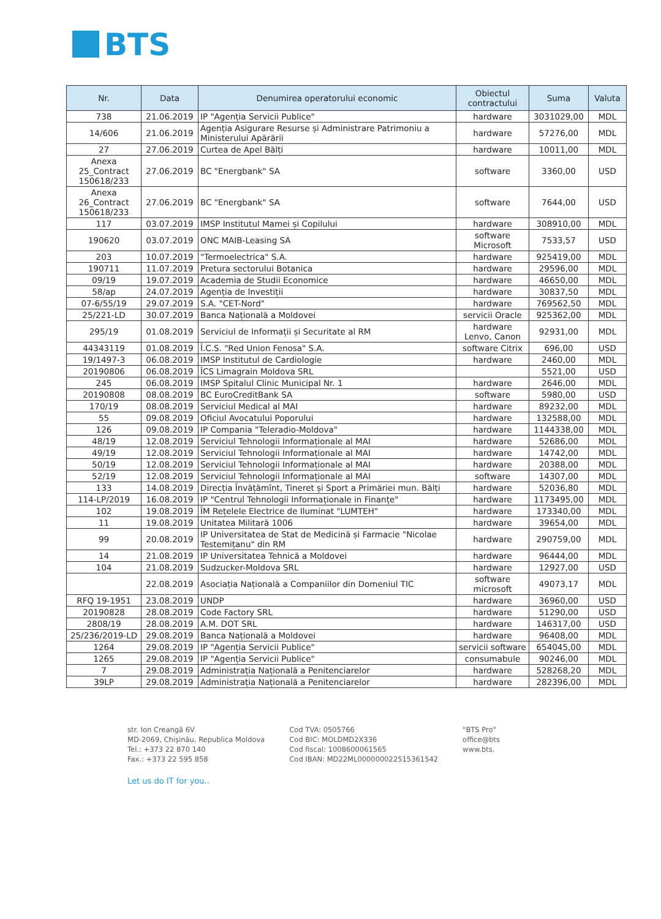BTS
| Nr. | Data | Denumirea operatorului economic | Obiectul contractului | Suma | Valuta |
| --- | --- | --- | --- | --- | --- |
| 738 | 21.06.2019 | IP "Agenția Servicii Publice" | hardware | 3031029,00 | MDL |
| 14/606 | 21.06.2019 | Agenția Asigurare Resurse și Administrare Patrimoniu a Ministerului Apărării | hardware | 57276,00 | MDL |
| 27 | 27.06.2019 | Curtea de Apel Bălți | hardware | 10011,00 | MDL |
| Anexa 25_Contract 150618/233 | 27.06.2019 | BC "Energbank" SA | software | 3360,00 | USD |
| Anexa 26_Contract 150618/233 | 27.06.2019 | BC "Energbank" SA | software | 7644,00 | USD |
| 117 | 03.07.2019 | IMSP Institutul Mamei și Copilului | hardware | 308910,00 | MDL |
| 190620 | 03.07.2019 | ONC MAIB-Leasing SA | software Microsoft | 7533,57 | USD |
| 203 | 10.07.2019 | "Termoelectrica" S.A. | hardware | 925419,00 | MDL |
| 190711 | 11.07.2019 | Pretura sectorului Botanica | hardware | 29596,00 | MDL |
| 09/19 | 19.07.2019 | Academia de Studii Economice | hardware | 46650,00 | MDL |
| 58/ap | 24.07.2019 | Agenția de Investiții | hardware | 30837,50 | MDL |
| 07-6/55/19 | 29.07.2019 | S.A. "CET-Nord" | hardware | 769562,50 | MDL |
| 25/221-LD | 30.07.2019 | Banca Națională a Moldovei | servicii Oracle | 925362,00 | MDL |
| 295/19 | 01.08.2019 | Serviciul de Informații și Securitate al RM | hardware Lenvo, Canon | 92931,00 | MDL |
| 44343119 | 01.08.2019 | Î.C.S. "Red Union Fenosa" S.A. | software Citrix | 696,00 | USD |
| 19/1497-3 | 06.08.2019 | IMSP Institutul de Cardiologie | hardware | 2460,00 | MDL |
| 20190806 | 06.08.2019 | ÎCS Limagrain Moldova SRL | | 5521,00 | USD |
| 245 | 06.08.2019 | IMSP Spitalul Clinic Municipal Nr. 1 | hardware | 2646,00 | MDL |
| 20190808 | 08.08.2019 | BC EuroCreditBank SA | software | 5980,00 | USD |
| 170/19 | 08.08.2019 | Serviciul Medical al MAI | hardware | 89232,00 | MDL |
| 55 | 09.08.2019 | Oficiul Avocatului Poporului | hardware | 132588,00 | MDL |
| 126 | 09.08.2019 | IP Compania "Teleradio-Moldova" | hardware | 1144338,00 | MDL |
| 48/19 | 12.08.2019 | Serviciul Tehnologii Informaționale al MAI | hardware | 52686,00 | MDL |
| 49/19 | 12.08.2019 | Serviciul Tehnologii Informaționale al MAI | hardware | 14742,00 | MDL |
| 50/19 | 12.08.2019 | Serviciul Tehnologii Informaționale al MAI | hardware | 20388,00 | MDL |
| 52/19 | 12.08.2019 | Serviciul Tehnologii Informaționale al MAI | software | 14307,00 | MDL |
| 133 | 14.08.2019 | Direcția Învățămînt, Tineret și Sport a Primăriei mun. Bălți | hardware | 52036,80 | MDL |
| 114-LP/2019 | 16.08.2019 | IP "Centrul Tehnologii Informaționale in Finanțe" | hardware | 1173495,00 | MDL |
| 102 | 19.08.2019 | ÎM Rețelele Electrice de Iluminat "LUMTEH" | hardware | 173340,00 | MDL |
| 11 | 19.08.2019 | Unitatea Militară 1006 | hardware | 39654,00 | MDL |
| 99 | 20.08.2019 | IP Universitatea de Stat de Medicină și Farmacie "Nicolae Testemițanu" din RM | hardware | 290759,00 | MDL |
| 14 | 21.08.2019 | IP Universitatea Tehnică a Moldovei | hardware | 96444,00 | MDL |
| 104 | 21.08.2019 | Sudzucker-Moldova SRL | hardware | 12927,00 | USD |
| | 22.08.2019 | Asociația Națională a Companiilor din Domeniul TIC | software microsoft | 49073,17 | MDL |
| RFQ 19-1951 | 23.08.2019 | UNDP | hardware | 36960,00 | USD |
| 20190828 | 28.08.2019 | Code Factory SRL | hardware | 51290,00 | USD |
| 2808/19 | 28.08.2019 | A.M. DOT SRL | hardware | 146317,00 | USD |
| 25/236/2019-LD | 29.08.2019 | Banca Națională a Moldovei | hardware | 96408,00 | MDL |
| 1264 | 29.08.2019 | IP "Agenția Servicii Publice" | servicii software | 654045,00 | MDL |
| 1265 | 29.08.2019 | IP "Agenția Servicii Publice" | consumabule | 90246,00 | MDL |
| 7 | 29.08.2019 | Administrația Națională a Penitenciarelor | hardware | 528268,20 | MDL |
| 39LP | 29.08.2019 | Administrația Națională a Penitenciarelor | hardware | 282396,00 | MDL |
str. Ion Creangă 6V
MD-2069, Chișinău, Republica Moldova
Tel.: +373 22 870 140
Fax.: +373 22 595 858
Cod TVA: 0505766
Cod BIC: MOLDMD2X336
Cod fiscal: 1008600061565
Cod IBAN: MD22ML000000022515361542
"BTS Pro"
office@bts
www.bts.
Let us do IT for you..